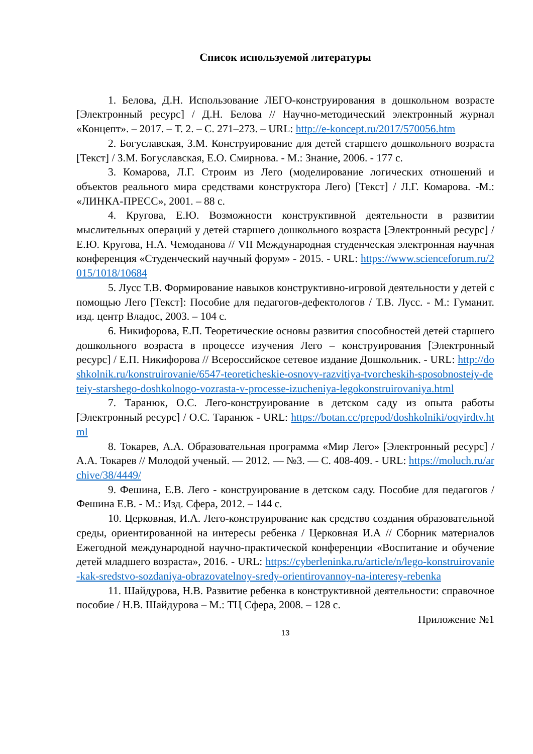Список используемой литературы
1. Белова, Д.Н. Использование ЛЕГО-конструирования в дошкольном возрасте [Электронный ресурс] / Д.Н. Белова // Научно-методический электронный журнал «Концепт». – 2017. – Т. 2. – С. 271–273. – URL: http://e-koncept.ru/2017/570056.htm
2. Богуславская, З.М. Конструирование для детей старшего дошкольного возраста [Текст] / З.М. Богуславская, Е.О. Смирнова. - М.: Знание, 2006. - 177 с.
3. Комарова, Л.Г. Строим из Лего (моделирование логических отношений и объектов реального мира средствами конструктора Лего) [Текст] / Л.Г. Комарова. -М.: «ЛИНКА-ПРЕСС», 2001. – 88 с.
4. Кругова, Е.Ю. Возможности конструктивной деятельности в развитии мыслительных операций у детей старшего дошкольного возраста [Электронный ресурс] / Е.Ю. Кругова, Н.А. Чемоданова // VII Международная студенческая электронная научная конференция «Студенческий научный форум» - 2015. - URL: https://www.scienceforum.ru/2015/1018/10684
5. Лусс Т.В. Формирование навыков конструктивно-игровой деятельности у детей с помощью Лего [Текст]: Пособие для педагогов-дефектологов / Т.В. Лусс. - М.: Гуманит. изд. центр Владос, 2003. – 104 с.
6. Никифорова, Е.П. Теоретические основы развития способностей детей старшего дошкольного возраста в процессе изучения Лего – конструирования [Электронный ресурс] / Е.П. Никифорова // Всероссийское сетевое издание Дошкольник. - URL: http://doshkolnik.ru/konstruirovanie/6547-teoreticheskie-osnovy-razvitiya-tvorcheskih-sposobnosteiy-deteiy-starshego-doshkolnogo-vozrasta-v-processe-izucheniya-legokonstruirovaniya.html
7. Таранюк, О.С. Лего-конструирование в детском саду из опыта работы [Электронный ресурс] / О.С. Таранюк - URL: https://botan.cc/prepod/doshkolniki/oqyirdtv.html
8. Токарев, А.А. Образовательная программа «Мир Лего» [Электронный ресурс] / А.А. Токарев // Молодой ученый. — 2012. — №3. — С. 408-409. - URL: https://moluch.ru/archive/38/4449/
9. Фешина, Е.В. Лего - конструирование в детском саду. Пособие для педагогов / Фешина Е.В. - М.: Изд. Сфера, 2012. – 144 с.
10. Церковная, И.А. Лего-конструирование как средство создания образовательной среды, ориентированной на интересы ребенка / Церковная И.А // Сборник материалов Ежегодной международной научно-практической конференции «Воспитание и обучение детей младшего возраста», 2016. - URL: https://cyberleninka.ru/article/n/lego-konstruirovanie-kak-sredstvo-sozdaniya-obrazovatelnoy-sredy-orientirovannoy-na-interesy-rebenka
11. Шайдурова, Н.В. Развитие ребенка в конструктивной деятельности: справочное пособие / Н.В. Шайдурова – М.: ТЦ Сфера, 2008. – 128 с.
Приложение №1
13